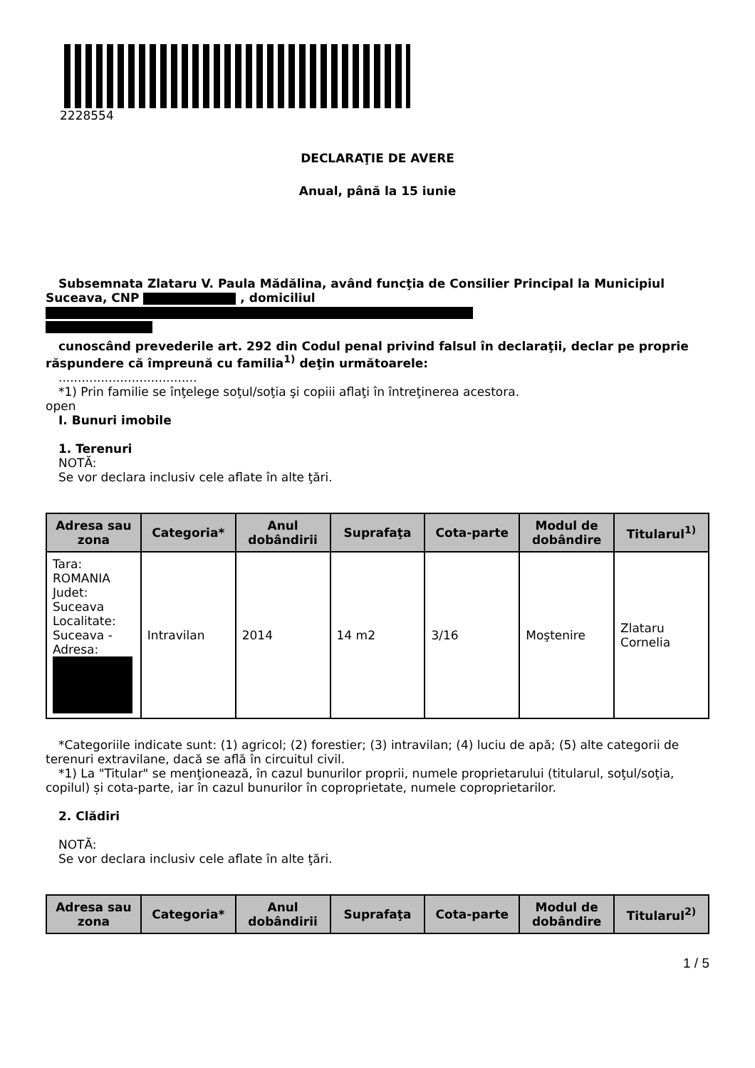2228554
DECLARAŢIE DE AVERE
Anual, până la 15 iunie
Subsemnata Zlataru V. Paula Mădălina, având funcţia de Consilier Principal la Municipiul Suceava, CNP , domiciliul
cunoscând prevederile art. 292 din Codul penal privind falsul în declaraţii, declar pe proprie răspundere că împreună cu familia<sup>1)</sup> deţin următoarele:
....................................
*1) Prin familie se înţelege soţul/soţia şi copiii aflaţi în întreţinerea acestora.
open
I. Bunuri imobile
1. Terenuri
NOTĂ:
Se vor declara inclusiv cele aflate în alte ţări.
| Adresa sau zona | Categoria* | Anul dobândirii | Suprafaţa | Cota-parte | Modul de dobândire | Titularul<sup>1)</sup> |
| --- | --- | --- | --- | --- | --- | --- |
| Tara: ROMANIA Judet: Suceava Localitate: Suceava - Adresa: | Intravilan | 2014 | 14 m2 | 3/16 | Moştenire | Zlataru Cornelia |
*Categoriile indicate sunt: (1) agricol; (2) forestier; (3) intravilan; (4) luciu de apă; (5) alte categorii de terenuri extravilane, dacă se află în circuitul civil.
*1) La "Titular" se menţionează, în cazul bunurilor proprii, numele proprietarului (titularul, soţul/soţia, copilul) și cota-parte, iar în cazul bunurilor în coproprietate, numele coproprietarilor.
2. Clădiri
NOTĂ:
Se vor declara inclusiv cele aflate în alte ţări.
| Adresa sau zona | Categoria* | Anul dobândirii | Suprafaţa | Cota-parte | Modul de dobândire | Titularul<sup>2)</sup> |
| --- | --- | --- | --- | --- | --- | --- |
1 / 5